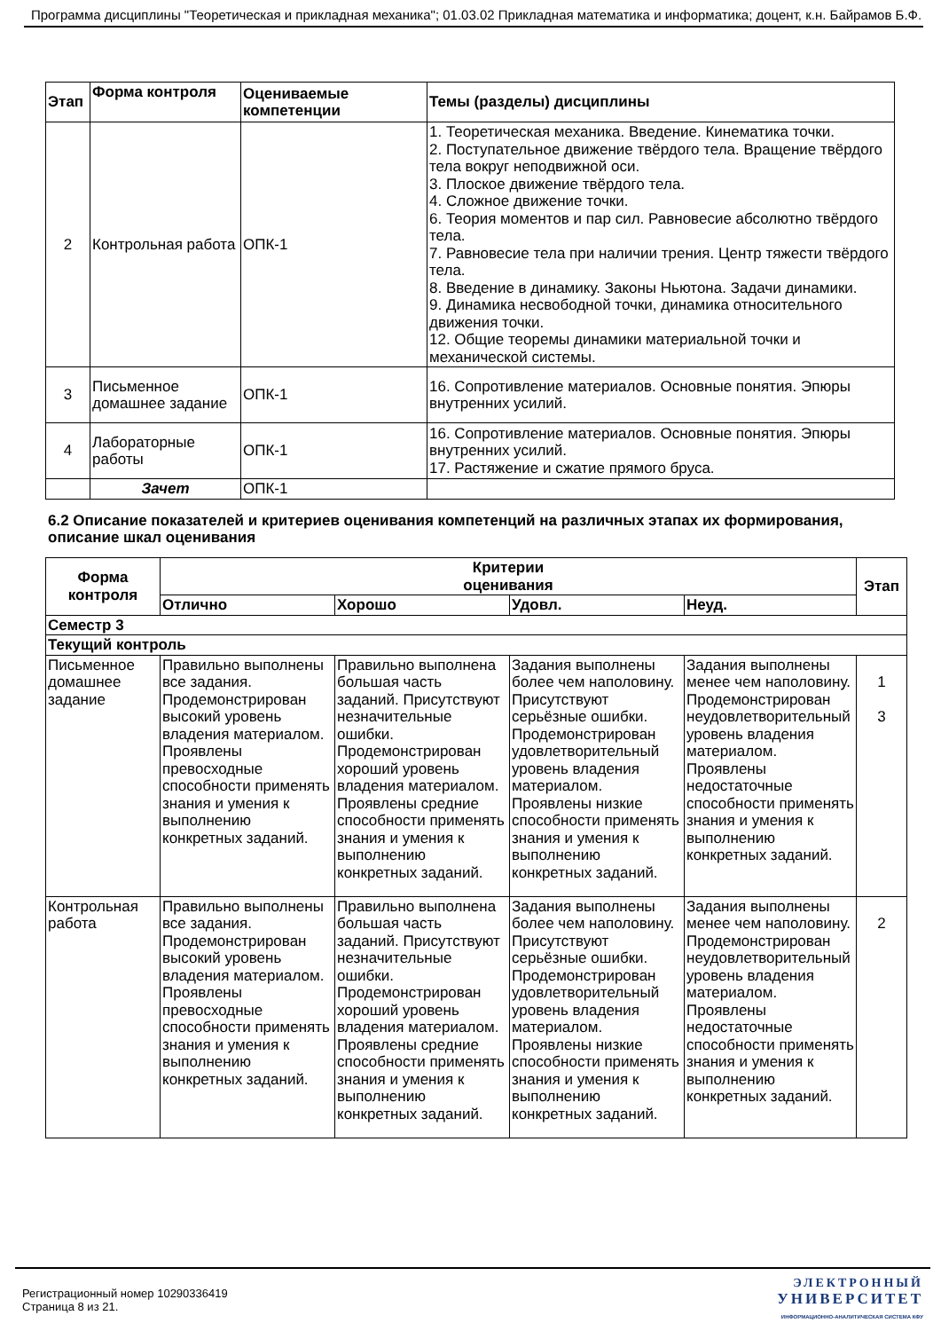Программа дисциплины "Теоретическая и прикладная механика"; 01.03.02 Прикладная математика и информатика; доцент, к.н. Байрамов Б.Ф.
| Этап | Форма контроля | Оцениваемые компетенции | Темы (разделы) дисциплины |
| --- | --- | --- | --- |
| 2 | Контрольная работа | ОПК-1 | 1. Теоретическая механика. Введение. Кинематика точки. 2. Поступательное движение твёрдого тела. Вращение твёрдого тела вокруг неподвижной оси. 3. Плоское движение твёрдого тела. 4. Сложное движение точки. 6. Теория моментов и пар сил. Равновесие абсолютно твёрдого тела. 7. Равновесие тела при наличии трения. Центр тяжести твёрдого тела. 8. Введение в динамику. Законы Ньютона. Задачи динамики. 9. Динамика несвободной точки, динамика относительного движения точки. 12. Общие теоремы динамики материальной точки и механической системы. |
| 3 | Письменное домашнее задание | ОПК-1 | 16. Сопротивление материалов. Основные понятия. Эпюры внутренних усилий. |
| 4 | Лабораторные работы | ОПК-1 | 16. Сопротивление материалов. Основные понятия. Эпюры внутренних усилий. 17. Растяжение и сжатие прямого бруса. |
| | Зачет | ОПК-1 | |
6.2 Описание показателей и критериев оценивания компетенций на различных этапах их формирования, описание шкал оценивания
| Форма контроля | Критерии оценивания | | | | Этап |
| --- | --- | --- | --- | --- | --- |
| | Отлично | Хорошо | Удовл. | Неуд. | |
| Семестр 3 | | | | | |
| Текущий контроль | | | | | |
| Письменное домашнее задание | Правильно выполнены все задания. Продемонстрирован высокий уровень владения материалом. Проявлены превосходные способности применять знания и умения к выполнению конкретных заданий. | Правильно выполнена большая часть заданий. Присутствуют незначительные ошибки. Продемонстрирован хороший уровень владения материалом. Проявлены средние способности применять знания и умения к выполнению конкретных заданий. | Задания выполнены более чем наполовину. Присутствуют серьёзные ошибки. Продемонстрирован удовлетворительный уровень владения материалом. Проявлены низкие способности применять знания и умения к выполнению конкретных заданий. | Задания выполнены менее чем наполовину. Продемонстрирован неудовлетворительный уровень владения материалом. Проявлены недостаточные способности применять знания и умения к выполнению конкретных заданий. | 1 3 |
| Контрольная работа | Правильно выполнены все задания. Продемонстрирован высокий уровень владения материалом. Проявлены превосходные способности применять знания и умения к выполнению конкретных заданий. | Правильно выполнена большая часть заданий. Присутствуют незначительные ошибки. Продемонстрирован хороший уровень владения материалом. Проявлены средние способности применять знания и умения к выполнению конкретных заданий. | Задания выполнены более чем наполовину. Присутствуют серьёзные ошибки. Продемонстрирован удовлетворительный уровень владения материалом. Проявлены низкие способности применять знания и умения к выполнению конкретных заданий. | Задания выполнены менее чем наполовину. Продемонстрирован неудовлетворительный уровень владения материалом. Проявлены недостаточные способности применять знания и умения к выполнению конкретных заданий. | 2 |
Регистрационный номер 10290336419
Страница 8 из 21.
ЭЛЕКТРОННЫЙ
УНИВЕРСИТЕТ
ИНФОРМАЦИОННО-АНАЛИТИЧЕСКАЯ СИСТЕМА КФУ